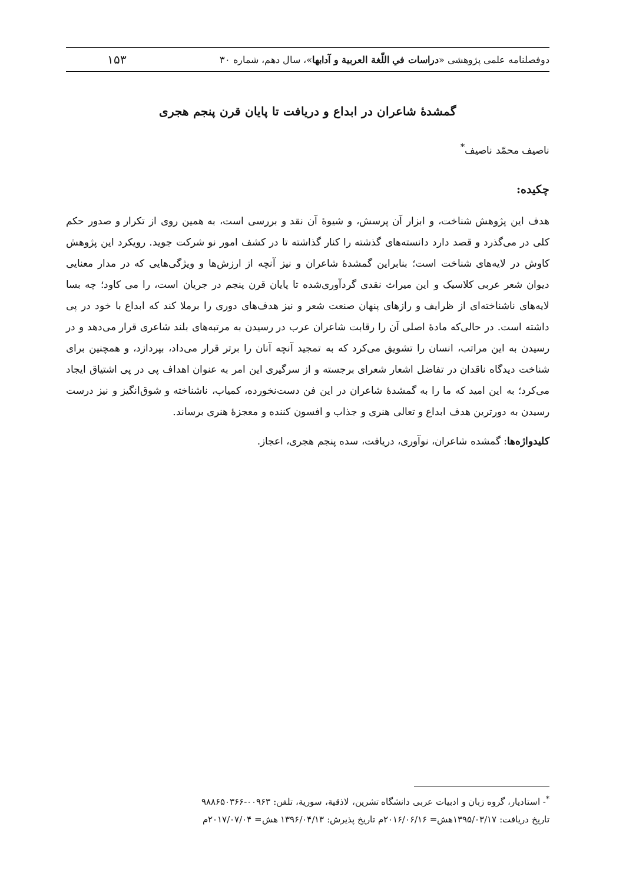دوفصلنامه علمی پژوهشی «دراسات في اللّغة العربية و آدابها»، سال دهم، شماره ۳۰ ۱۵۳
گمشدۀ شاعران در ابداع و دریافت تا پایان قرن پنجم هجری
ناصیف محمّد ناصیف<sup>*</sup>
چکیده:
هدف این پژوهش شناخت، و ابزار آن پرسش، و شیوۀ آن نقد و بررسی است، به همین روی از تکرار و صدور حکم کلی در می‌گذرد و قصد دارد دانسته‌های گذشته را کنار گذاشته تا در کشف امور نو شرکت جوید. رویکرد این پژوهش کاوش در لایه‌های شناخت است؛ بنابراین گمشدۀ شاعران و نیز آنچه از ارزش‌ها و ویژگی‌هایی که در مدار معنایی دیوان شعر عربی کلاسیک و این میراث نقدی گردآوری‌شده تا پایان قرن پنجم در جریان است، را می کاود؛ چه بسا لایه‌های ناشناخته‌ای از ظرایف و رازهای پنهان صنعت شعر و نیز هدف‌های دوری را برملا کند که ابداع با خود در پی داشته است. در حالی‌که مادۀ اصلی آن را رقابت شاعران عرب در رسیدن به مرتبه‌های بلند شاعری قرار می‌دهد و در رسیدن به این مراتب، انسان را تشویق می‌کرد که به تمجید آنچه آنان را برتر قرار می‌داد، بپردازد، و همچنین برای شناخت دیدگاه ناقدان در تفاضل اشعار شعرای برجسته و از سرگیری این امر به عنوان اهداف پی در پی اشتیاق ایجاد می‌کرد؛ به این امید که ما را به گمشدۀ شاعران در این فن دست‌نخورده، کمیاب، ناشناخته و شوق‌انگیز و نیز درست رسیدن به دورترین هدف ابداع و تعالی هنری و جذاب و افسون کننده و معجزۀ هنری برساند.
کلیدواژه‌ها: گمشده شاعران، نوآوری، دریافت، سده پنجم هجری، اعجاز.
<sup>*</sup>- استادیار، گروه زبان و ادبیات عربی دانشگاه تشرین، لاذقیة، سوریة، تلفن: ۰۰۹۶۳-۹۸۸۶۵۰۳۶۶
تاریخ دریافت: ۱۳۹۵/۰۳/۱۷هش= ۲۰۱۶/۰۶/۱۶م تاریخ پذیرش: ۱۳۹۶/۰۴/۱۳ هش= ۲۰۱۷/۰۷/۰۴م